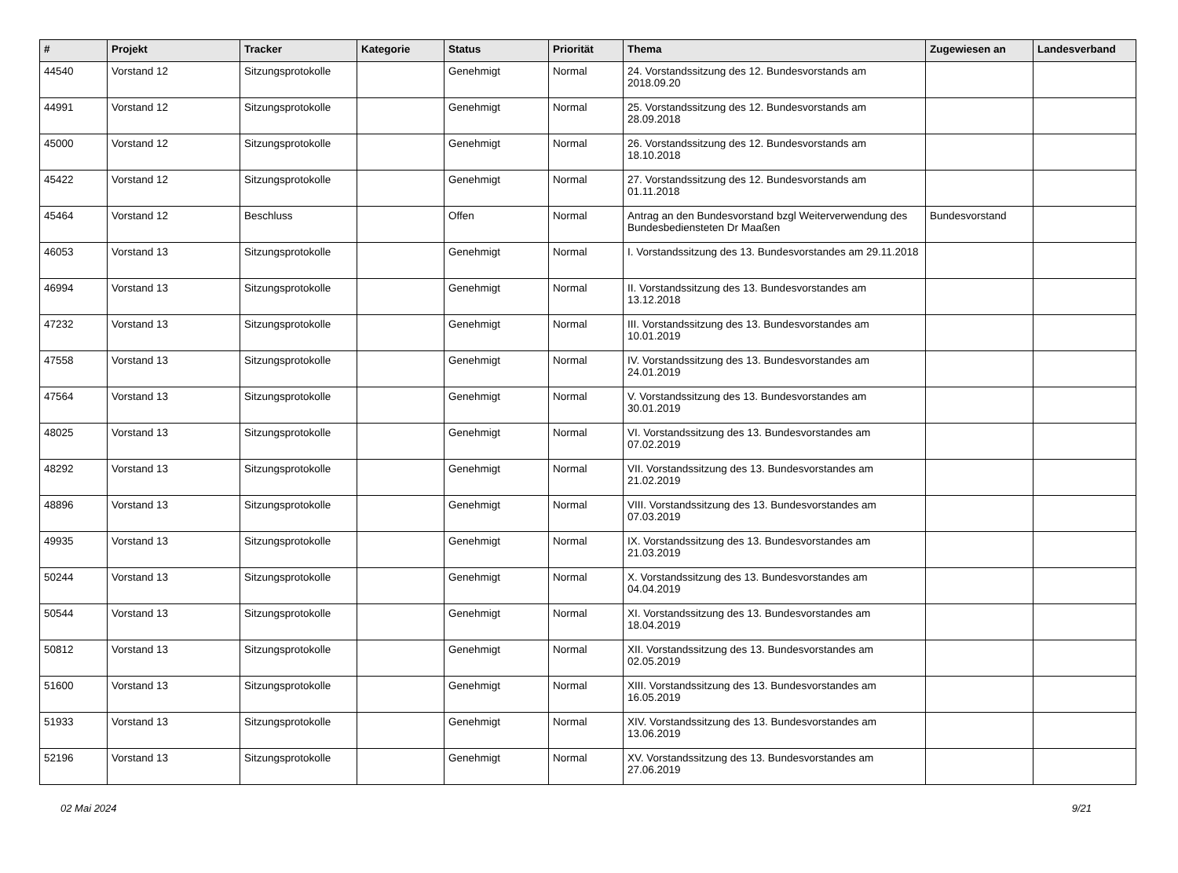| # | Projekt | Tracker | Kategorie | Status | Priorität | Thema | Zugewiesen an | Landesverband |
| --- | --- | --- | --- | --- | --- | --- | --- | --- |
| 44540 | Vorstand 12 | Sitzungsprotokolle | | Genehmigt | Normal | 24. Vorstandssitzung des 12. Bundesvorstands am 2018.09.20 | | |
| 44991 | Vorstand 12 | Sitzungsprotokolle | | Genehmigt | Normal | 25. Vorstandssitzung des 12. Bundesvorstands am 28.09.2018 | | |
| 45000 | Vorstand 12 | Sitzungsprotokolle | | Genehmigt | Normal | 26. Vorstandssitzung des 12. Bundesvorstands am 18.10.2018 | | |
| 45422 | Vorstand 12 | Sitzungsprotokolle | | Genehmigt | Normal | 27. Vorstandssitzung des 12. Bundesvorstands am 01.11.2018 | | |
| 45464 | Vorstand 12 | Beschluss | | Offen | Normal | Antrag an den Bundesvorstand bzgl Weiterverwendung des Bundesbediensteten Dr Maaßen | Bundesvorstand | |
| 46053 | Vorstand 13 | Sitzungsprotokolle | | Genehmigt | Normal | I. Vorstandssitzung des 13. Bundesvorstandes am 29.11.2018 | | |
| 46994 | Vorstand 13 | Sitzungsprotokolle | | Genehmigt | Normal | II. Vorstandssitzung des 13. Bundesvorstandes am 13.12.2018 | | |
| 47232 | Vorstand 13 | Sitzungsprotokolle | | Genehmigt | Normal | III. Vorstandssitzung des 13. Bundesvorstandes am 10.01.2019 | | |
| 47558 | Vorstand 13 | Sitzungsprotokolle | | Genehmigt | Normal | IV. Vorstandssitzung des 13. Bundesvorstandes am 24.01.2019 | | |
| 47564 | Vorstand 13 | Sitzungsprotokolle | | Genehmigt | Normal | V. Vorstandssitzung des 13. Bundesvorstandes am 30.01.2019 | | |
| 48025 | Vorstand 13 | Sitzungsprotokolle | | Genehmigt | Normal | VI. Vorstandssitzung des 13. Bundesvorstandes am 07.02.2019 | | |
| 48292 | Vorstand 13 | Sitzungsprotokolle | | Genehmigt | Normal | VII. Vorstandssitzung des 13. Bundesvorstandes am 21.02.2019 | | |
| 48896 | Vorstand 13 | Sitzungsprotokolle | | Genehmigt | Normal | VIII. Vorstandssitzung des 13. Bundesvorstandes am 07.03.2019 | | |
| 49935 | Vorstand 13 | Sitzungsprotokolle | | Genehmigt | Normal | IX. Vorstandssitzung des 13. Bundesvorstandes am 21.03.2019 | | |
| 50244 | Vorstand 13 | Sitzungsprotokolle | | Genehmigt | Normal | X. Vorstandssitzung des 13. Bundesvorstandes am 04.04.2019 | | |
| 50544 | Vorstand 13 | Sitzungsprotokolle | | Genehmigt | Normal | XI. Vorstandssitzung des 13. Bundesvorstandes am 18.04.2019 | | |
| 50812 | Vorstand 13 | Sitzungsprotokolle | | Genehmigt | Normal | XII. Vorstandssitzung des 13. Bundesvorstandes am 02.05.2019 | | |
| 51600 | Vorstand 13 | Sitzungsprotokolle | | Genehmigt | Normal | XIII. Vorstandssitzung des 13. Bundesvorstandes am 16.05.2019 | | |
| 51933 | Vorstand 13 | Sitzungsprotokolle | | Genehmigt | Normal | XIV. Vorstandssitzung des 13. Bundesvorstandes am 13.06.2019 | | |
| 52196 | Vorstand 13 | Sitzungsprotokolle | | Genehmigt | Normal | XV. Vorstandssitzung des 13. Bundesvorstandes am 27.06.2019 | | |
02 Mai 2024 9/21